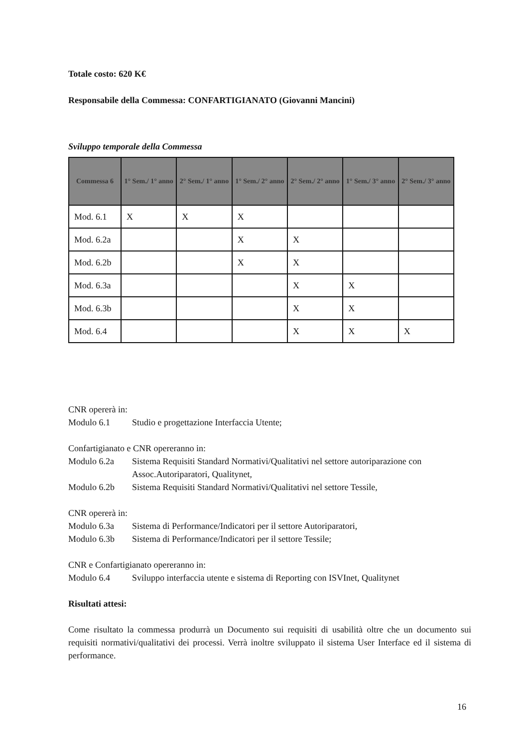Totale costo: 620 K€
Responsabile della Commessa: CONFARTIGIANATO (Giovanni Mancini)
Sviluppo temporale della Commessa
| Commessa 6 | 1° Sem./ 1° anno | 2° Sem./ 1° anno | 1° Sem./ 2° anno | 2° Sem./ 2° anno | 1° Sem./ 3° anno | 2° Sem./ 3° anno |
| --- | --- | --- | --- | --- | --- | --- |
| Mod. 6.1 | X | X | X | | | |
| Mod. 6.2a | | | X | X | | |
| Mod. 6.2b | | | X | X | | |
| Mod. 6.3a | | | | X | X | |
| Mod. 6.3b | | | | X | X | |
| Mod. 6.4 | | | | X | X | X |
CNR opererà in:
Modulo 6.1 Studio e progettazione Interfaccia Utente;
Confartigianato e CNR opereranno in:
Modulo 6.2a Sistema Requisiti Standard Normativi/Qualitativi nel settore autoriparazione con Assoc.Autoriparatori, Qualitynet,
Modulo 6.2b Sistema Requisiti Standard Normativi/Qualitativi nel settore Tessile,
CNR opererà in:
Modulo 6.3a Sistema di Performance/Indicatori per il settore Autoriparatori,
Modulo 6.3b Sistema di Performance/Indicatori per il settore Tessile;
CNR e Confartigianato opereranno in:
Modulo 6.4 Sviluppo interfaccia utente e sistema di Reporting con ISVInet, Qualitynet
Risultati attesi:
Come risultato la commessa produrrà un Documento sui requisiti di usabilità oltre che un documento sui requisiti normativi/qualitativi dei processi. Verrà inoltre sviluppato il sistema User Interface ed il sistema di performance.
16